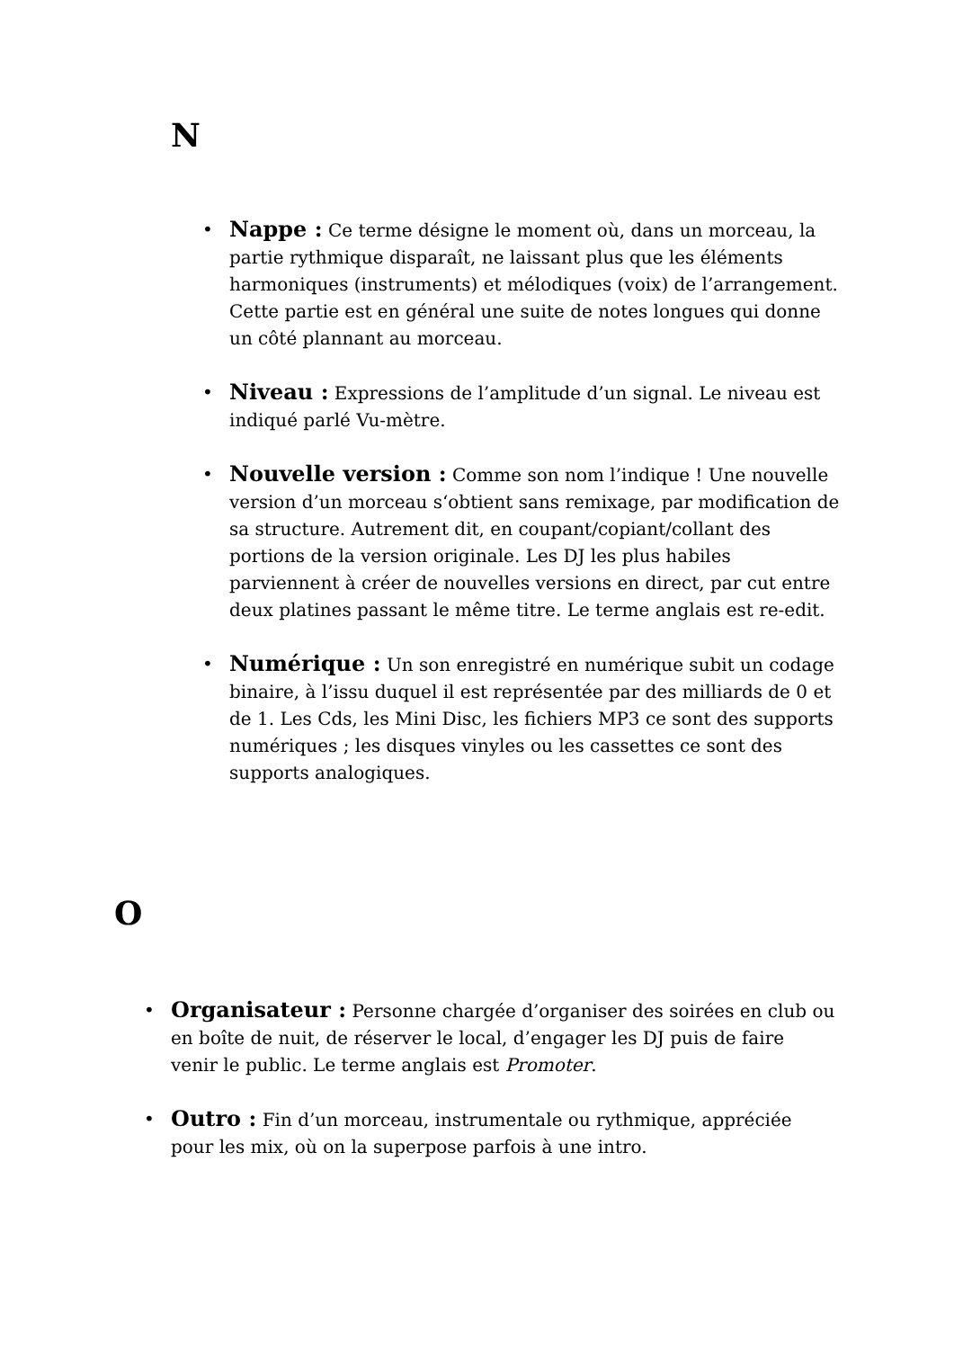N
• Nappe : Ce terme désigne le moment où, dans un morceau, la partie rythmique disparaît, ne laissant plus que les éléments harmoniques (instruments) et mélodiques (voix) de l’arrangement. Cette partie est en général une suite de notes longues qui donne un côté plannant au morceau.
• Niveau : Expressions de l’amplitude d’un signal. Le niveau est indiqué parlé Vu-mètre.
• Nouvelle version : Comme son nom l’indique ! Une nouvelle version d’un morceau s‘obtient sans remixage, par modification de sa structure. Autrement dit, en coupant/copiant/collant des portions de la version originale. Les DJ les plus habiles parviennent à créer de nouvelles versions en direct, par cut entre deux platines passant le même titre. Le terme anglais est re-edit.
• Numérique : Un son enregistré en numérique subit un codage binaire, à l’issu duquel il est représentée par des milliards de 0 et de 1. Les Cds, les Mini Disc, les fichiers MP3 ce sont des supports numériques ; les disques vinyles ou les cassettes ce sont des supports analogiques.
O
• Organisateur : Personne chargée d’organiser des soirées en club ou en boîte de nuit, de réserver le local, d’engager les DJ puis de faire venir le public. Le terme anglais est Promoter.
• Outro : Fin d’un morceau, instrumentale ou rythmique, appréciée pour les mix, où on la superpose parfois à une intro.